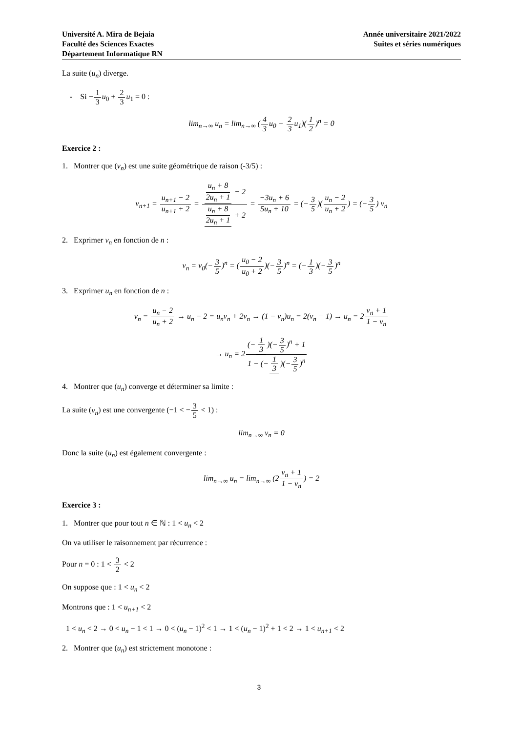Université A. Mira de Bejaia
Faculté des Sciences Exactes
Département Informatique RN
Année universitaire 2021/2022
Suites et séries numériques
La suite (u<sub>n</sub>) diverge.
- Si −1 3 u<sub>0</sub> + 2 3 u<sub>1</sub> = 0 :
lim<sub>n→∞</sub> u<sub>n</sub> = lim<sub>n→∞</sub> (4 3u<sub>0</sub> − 2 3u<sub>1</sub>)(1 2)<sup>n</sup> = 0
Exercice 2 :
1. Montrer que (v<sub>n</sub>) est une suite géométrique de raison (-3/5) :
v<sub>n+1</sub> = u<sub>n+1</sub> − 2 u<sub>n+1</sub> + 2 = u<sub>n</sub> + 8 2u<sub>n</sub> + 1 − 2 u<sub>n</sub> + 8 2u<sub>n</sub> + 1 + 2 = −3u<sub>n</sub> + 6 5u<sub>n</sub> + 10 = (−3 5)(u<sub>n</sub> − 2 u<sub>n</sub> + 2) = (−3 5) v<sub>n</sub>
2. Exprimer v<sub>n</sub> en fonction de n :
v<sub>n</sub> = v<sub>0</sub>(−3 5)<sup>n</sup> = (u<sub>0</sub> − 2 u<sub>0</sub> + 2)(−3 5)<sup>n</sup> = (−1 3)(−3 5)<sup>n</sup>
3. Exprimer u<sub>n</sub> en fonction de n :
v<sub>n</sub> = u<sub>n</sub> − 2 u<sub>n</sub> + 2 → u<sub>n</sub> − 2 = u<sub>n</sub>v<sub>n</sub> + 2v<sub>n</sub> → (1 − v<sub>n</sub>)u<sub>n</sub> = 2(v<sub>n</sub> + 1) → u<sub>n</sub> = 2v<sub>n</sub> + 1 1 − v<sub>n</sub>
→ u<sub>n</sub> = 2(− 1 3)(−3 5)<sup>n</sup> + 1 1 − (− 1 3)(−3 5)<sup>n</sup>
4. Montrer que (u<sub>n</sub>) converge et déterminer sa limite :
La suite (v<sub>n</sub>) est une convergente (−1 < −3 5 < 1) :
lim<sub>n→∞</sub> v<sub>n</sub> = 0
Donc la suite (u<sub>n</sub>) est également convergente :
lim<sub>n→∞</sub> u<sub>n</sub> = lim<sub>n→∞</sub> (2v<sub>n</sub> + 1 1 − v<sub>n</sub>) = 2
Exercice 3 :
1. Montrer que pour tout n ∈ ℕ : 1 < u<sub>n</sub> < 2
On va utiliser le raisonnement par récurrence :
Pour n = 0 : 1 < 3 2 < 2
On suppose que : 1 < u<sub>n</sub> < 2
Montrons que : 1 < u<sub>n+1</sub> < 2
1 < u<sub>n</sub> < 2 → 0 < u<sub>n</sub> − 1 < 1 → 0 < (u<sub>n</sub> − 1)<sup>2</sup> < 1 → 1 < (u<sub>n</sub> − 1)<sup>2</sup> + 1 < 2 → 1 < u<sub>n+1</sub> < 2
2. Montrer que (u<sub>n</sub>) est strictement monotone :
3